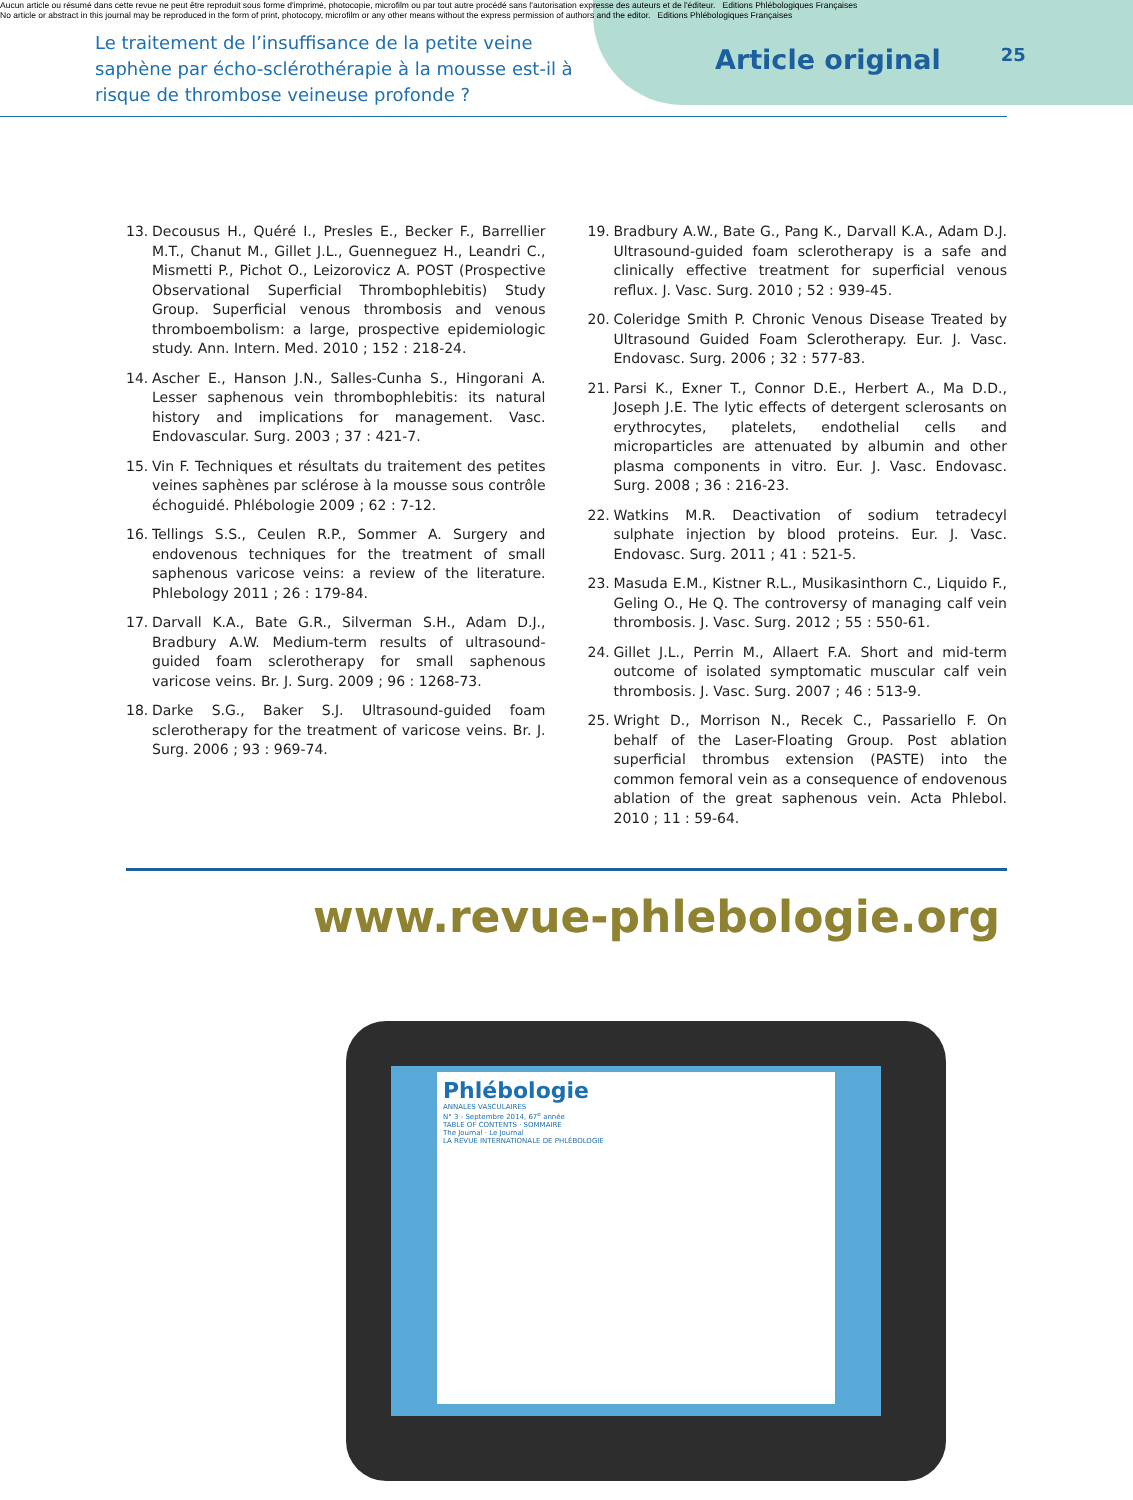Aucun article ou résumé dans cette revue ne peut être reproduit sous forme d'imprimé, photocopie, microfilm ou par tout autre procédé sans l'autorisation expresse des auteurs et de l'éditeur. Editions Phlébologiques Françaises
No article or abstract in this journal may be reproduced in the form of print, photocopy, microfilm or any other means without the express permission of authors and the editor. Editions Phlébologiques Françaises
Le traitement de l’insuffisance de la petite veine saphène par écho-sclérothérapie à la mousse est-il à risque de thrombose veineuse profonde ?
Article original
25
13. Decousus H., Quéré I., Presles E., Becker F., Barrellier M.T., Chanut M., Gillet J.L., Guenneguez H., Leandri C., Mismetti P., Pichot O., Leizorovicz A. POST (Prospective Observational Superficial Thrombophlebitis) Study Group. Superficial venous thrombosis and venous thromboembolism: a large, prospective epidemiologic study. Ann. Intern. Med. 2010 ; 152 : 218-24.
14. Ascher E., Hanson J.N., Salles-Cunha S., Hingorani A. Lesser saphenous vein thrombophlebitis: its natural history and implications for management. Vasc. Endovascular. Surg. 2003 ; 37 : 421-7.
15. Vin F. Techniques et résultats du traitement des petites veines saphènes par sclérose à la mousse sous contrôle échoguidé. Phlébologie 2009 ; 62 : 7-12.
16. Tellings S.S., Ceulen R.P., Sommer A. Surgery and endovenous techniques for the treatment of small saphenous varicose veins: a review of the literature. Phlebology 2011 ; 26 : 179-84.
17. Darvall K.A., Bate G.R., Silverman S.H., Adam D.J., Bradbury A.W. Medium-term results of ultrasound-guided foam sclerotherapy for small saphenous varicose veins. Br. J. Surg. 2009 ; 96 : 1268-73.
18. Darke S.G., Baker S.J. Ultrasound-guided foam sclerotherapy for the treatment of varicose veins. Br. J. Surg. 2006 ; 93 : 969-74.
19. Bradbury A.W., Bate G., Pang K., Darvall K.A., Adam D.J. Ultrasound-guided foam sclerotherapy is a safe and clinically effective treatment for superficial venous reflux. J. Vasc. Surg. 2010 ; 52 : 939-45.
20. Coleridge Smith P. Chronic Venous Disease Treated by Ultrasound Guided Foam Sclerotherapy. Eur. J. Vasc. Endovasc. Surg. 2006 ; 32 : 577-83.
21. Parsi K., Exner T., Connor D.E., Herbert A., Ma D.D., Joseph J.E. The lytic effects of detergent sclerosants on erythrocytes, platelets, endothelial cells and microparticles are attenuated by albumin and other plasma components in vitro. Eur. J. Vasc. Endovasc. Surg. 2008 ; 36 : 216-23.
22. Watkins M.R. Deactivation of sodium tetradecyl sulphate injection by blood proteins. Eur. J. Vasc. Endovasc. Surg. 2011 ; 41 : 521-5.
23. Masuda E.M., Kistner R.L., Musikasinthorn C., Liquido F., Geling O., He Q. The controversy of managing calf vein thrombosis. J. Vasc. Surg. 2012 ; 55 : 550-61.
24. Gillet J.L., Perrin M., Allaert F.A. Short and mid-term outcome of isolated symptomatic muscular calf vein thrombosis. J. Vasc. Surg. 2007 ; 46 : 513-9.
25. Wright D., Morrison N., Recek C., Passariello F. On behalf of the Laser-Floating Group. Post ablation superficial thrombus extension (PASTE) into the common femoral vein as a consequence of endovenous ablation of the great saphenous vein. Acta Phlebol. 2010 ; 11 : 59-64.
www.revue-phlebologie.org
Phlébologie
ANNALES VASCULAIRES
N° 3 - Septembre 2014, 67<sup>e</sup> année
TABLE OF CONTENTS · SOMMAIRE
The Journal · Le Journal
LA REVUE INTERNATIONALE DE PHLÉBOLOGIE